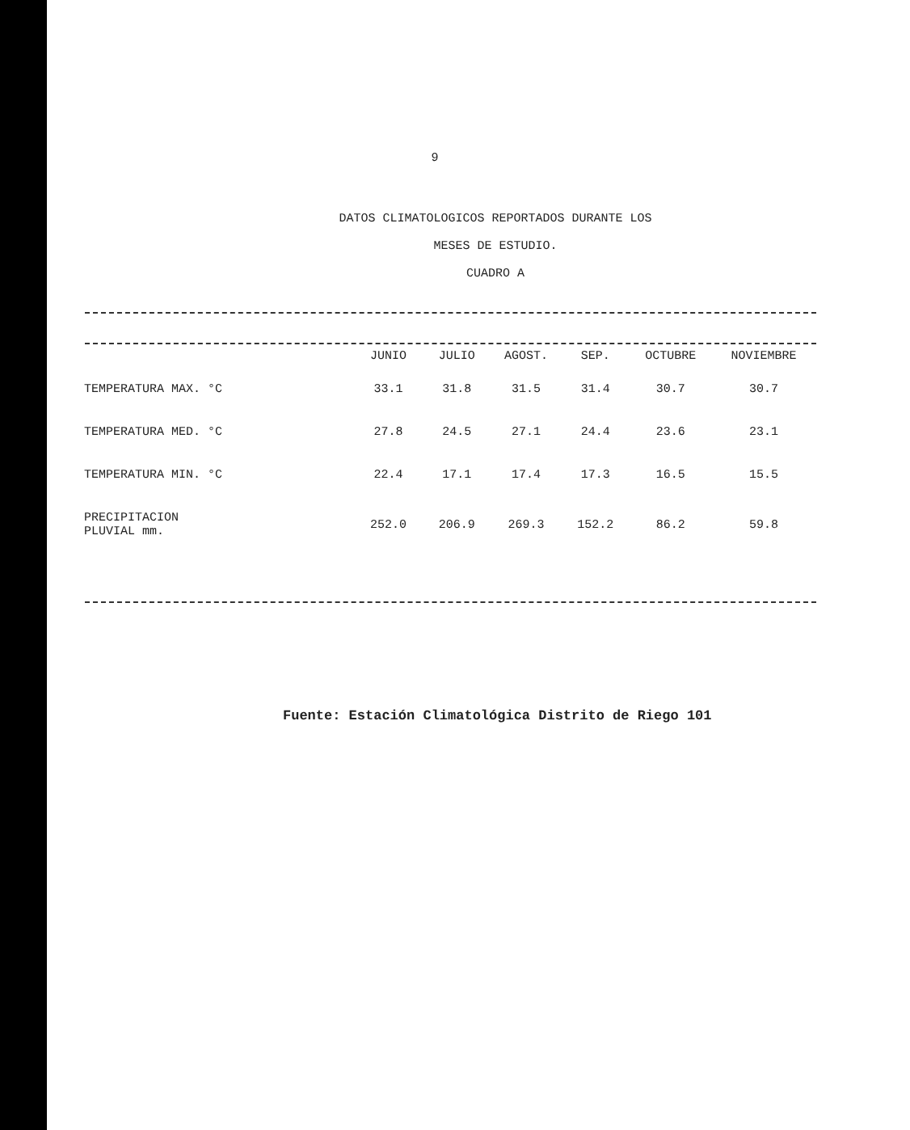9
DATOS CLIMATOLOGICOS REPORTADOS DURANTE LOS
MESES DE ESTUDIO.
CUADRO A
| | JUNIO | JULIO | AGOST. | SEP. | OCTUBRE | NOVIEMBRE |
| --- | --- | --- | --- | --- | --- | --- |
| TEMPERATURA MAX. °C | 33.1 | 31.8 | 31.5 | 31.4 | 30.7 | 30.7 |
| TEMPERATURA MED. °C | 27.8 | 24.5 | 27.1 | 24.4 | 23.6 | 23.1 |
| TEMPERATURA MIN. °C | 22.4 | 17.1 | 17.4 | 17.3 | 16.5 | 15.5 |
| PRECIPITACION PLUVIAL mm. | 252.0 | 206.9 | 269.3 | 152.2 | 86.2 | 59.8 |
Fuente: Estación Climatológica Distrito de Riego 101